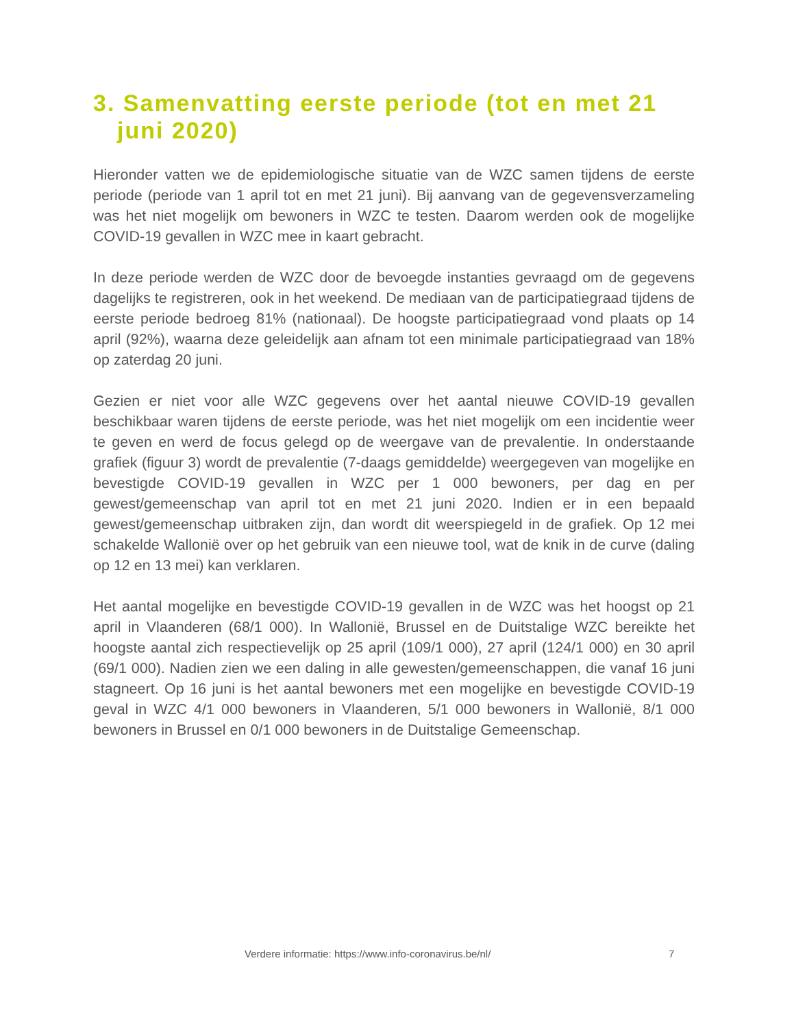3. Samenvatting eerste periode (tot en met 21 juni 2020)
Hieronder vatten we de epidemiologische situatie van de WZC samen tijdens de eerste periode (periode van 1 april tot en met 21 juni). Bij aanvang van de gegevensverzameling was het niet mogelijk om bewoners in WZC te testen. Daarom werden ook de mogelijke COVID-19 gevallen in WZC mee in kaart gebracht.
In deze periode werden de WZC door de bevoegde instanties gevraagd om de gegevens dagelijks te registreren, ook in het weekend. De mediaan van de participatiegraad tijdens de eerste periode bedroeg 81% (nationaal). De hoogste participatiegraad vond plaats op 14 april (92%), waarna deze geleidelijk aan afnam tot een minimale participatiegraad van 18% op zaterdag 20 juni.
Gezien er niet voor alle WZC gegevens over het aantal nieuwe COVID-19 gevallen beschikbaar waren tijdens de eerste periode, was het niet mogelijk om een incidentie weer te geven en werd de focus gelegd op de weergave van de prevalentie. In onderstaande grafiek (figuur 3) wordt de prevalentie (7-daags gemiddelde) weergegeven van mogelijke en bevestigde COVID-19 gevallen in WZC per 1 000 bewoners, per dag en per gewest/gemeenschap van april tot en met 21 juni 2020. Indien er in een bepaald gewest/gemeenschap uitbraken zijn, dan wordt dit weerspiegeld in de grafiek. Op 12 mei schakelde Wallonië over op het gebruik van een nieuwe tool, wat de knik in de curve (daling op 12 en 13 mei) kan verklaren.
Het aantal mogelijke en bevestigde COVID-19 gevallen in de WZC was het hoogst op 21 april in Vlaanderen (68/1 000). In Wallonië, Brussel en de Duitstalige WZC bereikte het hoogste aantal zich respectievelijk op 25 april (109/1 000), 27 april (124/1 000) en 30 april (69/1 000). Nadien zien we een daling in alle gewesten/gemeenschappen, die vanaf 16 juni stagneert. Op 16 juni is het aantal bewoners met een mogelijke en bevestigde COVID-19 geval in WZC 4/1 000 bewoners in Vlaanderen, 5/1 000 bewoners in Wallonië, 8/1 000 bewoners in Brussel en 0/1 000 bewoners in de Duitstalige Gemeenschap.
Verdere informatie: https://www.info-coronavirus.be/nl/ 7